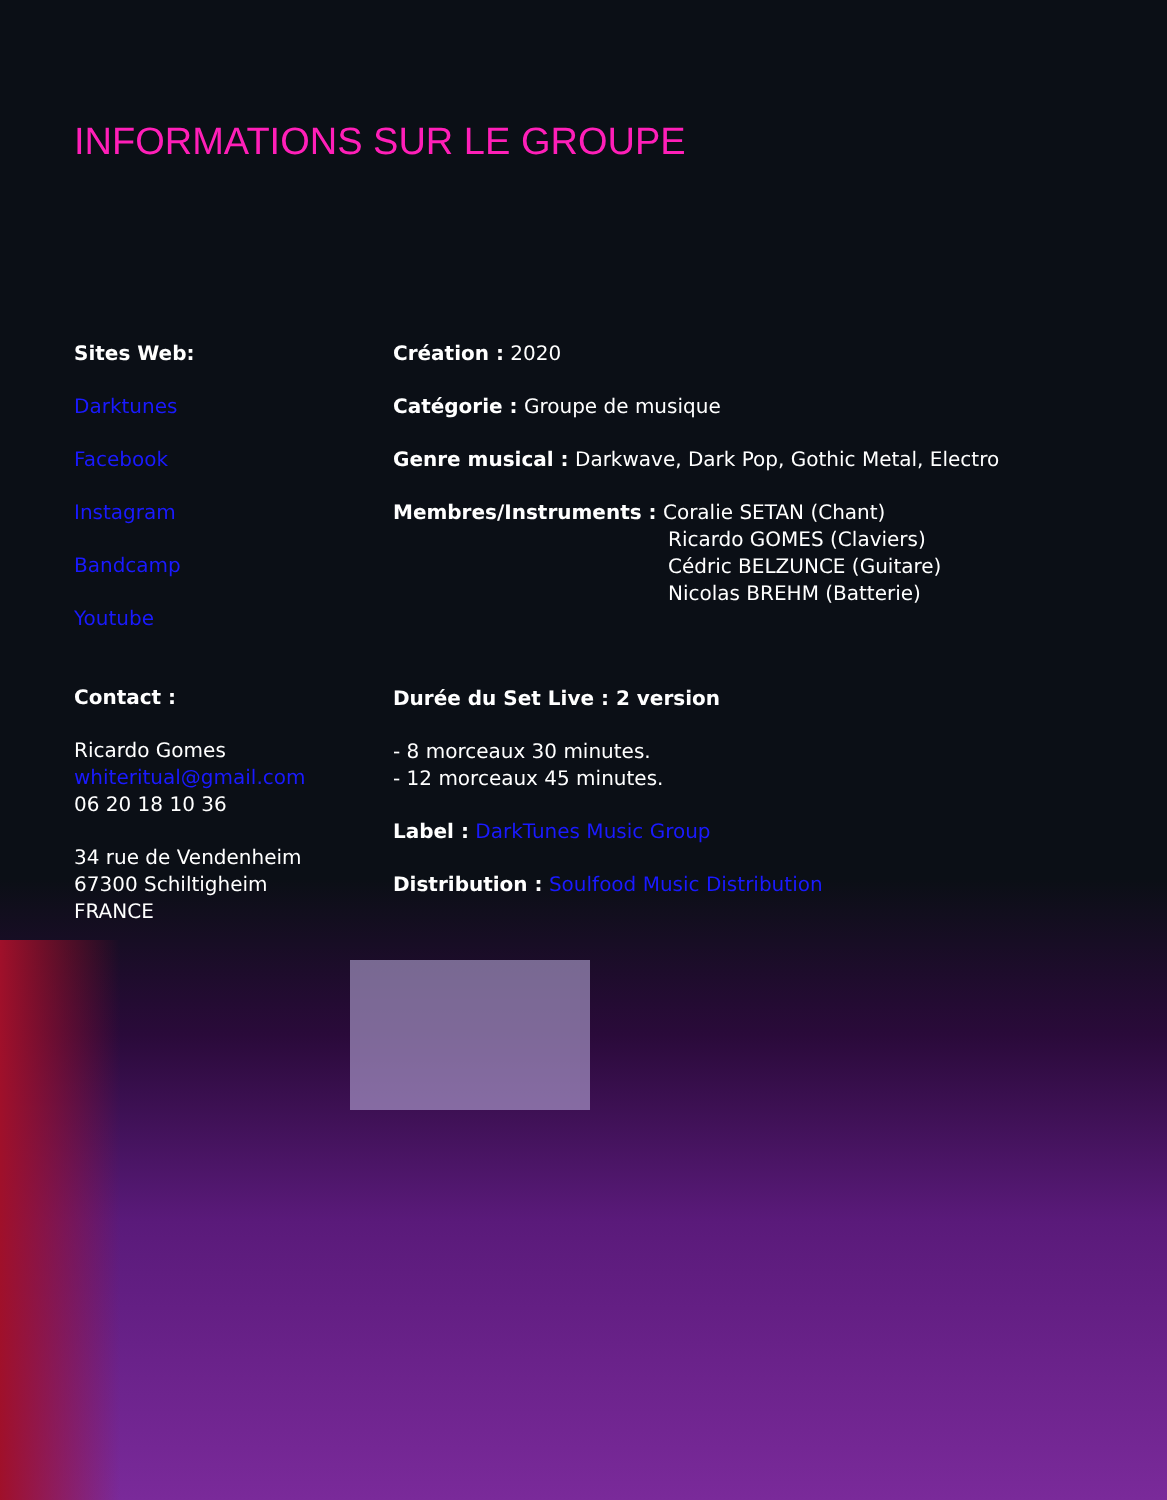INFORMATIONS SUR LE GROUPE
Sites Web:
Darktunes
Facebook
Instagram
Bandcamp
Youtube
Contact :
Ricardo Gomes
whiteritual@gmail.com
06 20 18 10 36
34 rue de Vendenheim
67300 Schiltigheim
FRANCE
Création : 2020
Catégorie : Groupe de musique
Genre musical : Darkwave, Dark Pop, Gothic Metal, Electro
Membres/Instruments : Coralie SETAN (Chant)
Ricardo GOMES (Claviers)
Cédric BELZUNCE (Guitare)
Nicolas BREHM (Batterie)
Durée du Set Live : 2 version
- 8 morceaux 30 minutes.
- 12 morceaux 45 minutes.
Label : DarkTunes Music Group
Distribution : Soulfood Music Distribution